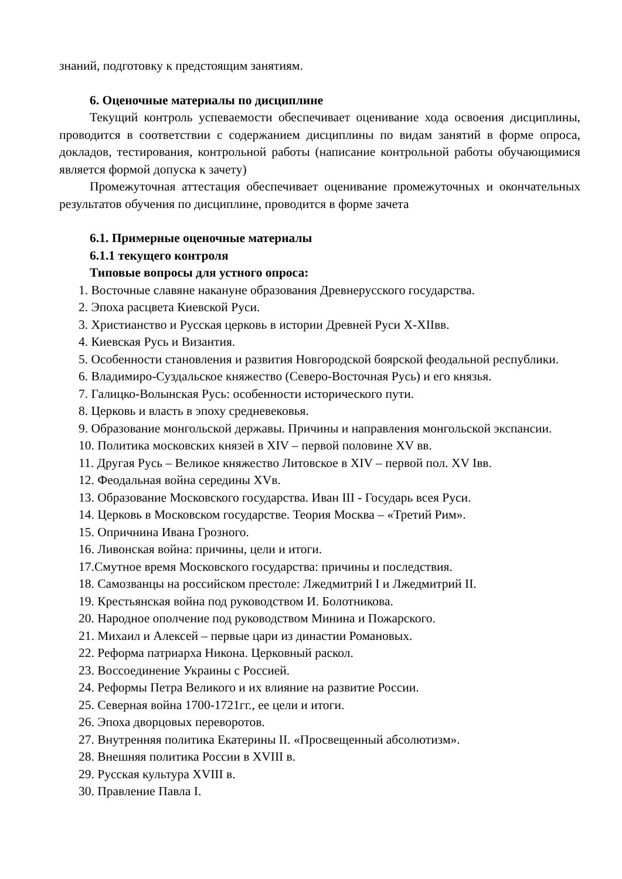знаний, подготовку к предстоящим занятиям.
6. Оценочные материалы по дисциплине
Текущий контроль успеваемости обеспечивает оценивание хода освоения дисциплины, проводится в соответствии с содержанием дисциплины по видам занятий в форме опроса, докладов, тестирования, контрольной работы (написание контрольной работы обучающимися является формой допуска к зачету)
Промежуточная аттестация обеспечивает оценивание промежуточных и окончательных результатов обучения по дисциплине, проводится в форме зачета
6.1. Примерные оценочные материалы
6.1.1 текущего контроля
Типовые вопросы для устного опроса:
1. Восточные славяне накануне образования Древнерусского государства.
2. Эпоха расцвета Киевской Руси.
3. Христианство и Русская церковь в истории Древней Руси X-XIIвв.
4. Киевская Русь и Византия.
5. Особенности становления и развития Новгородской боярской феодальной республики.
6. Владимиро-Суздальское княжество (Северо-Восточная Русь) и его князья.
7. Галицко-Волынская Русь: особенности исторического пути.
8. Церковь и власть в эпоху средневековья.
9. Образование монгольской державы. Причины и направления монгольской экспансии.
10. Политика московских князей в XIV – первой половине XV вв.
11. Другая Русь – Великое княжество Литовское в XIV – первой пол. XV Iвв.
12. Феодальная война середины XVв.
13. Образование Московского государства. Иван III - Государь всея Руси.
14. Церковь в Московском государстве. Теория Москва – «Третий Рим».
15. Опричнина Ивана Грозного.
16. Ливонская война: причины, цели и итоги.
17.Смутное время Московского государства: причины и последствия.
18. Самозванцы на российском престоле: Лжедмитрий I и Лжедмитрий II.
19. Крестьянская война под руководством И. Болотникова.
20. Народное ополчение под руководством Минина и Пожарского.
21. Михаил и Алексей – первые цари из династии Романовых.
22. Реформа патриарха Никона. Церковный раскол.
23. Воссоединение Украины с Россией.
24. Реформы Петра Великого и их влияние на развитие России.
25. Северная война 1700-1721гг., ее цели и итоги.
26. Эпоха дворцовых переворотов.
27. Внутренняя политика Екатерины II. «Просвещенный абсолютизм».
28. Внешняя политика России в XVIII в.
29. Русская культура XVIII в.
30. Правление Павла I.